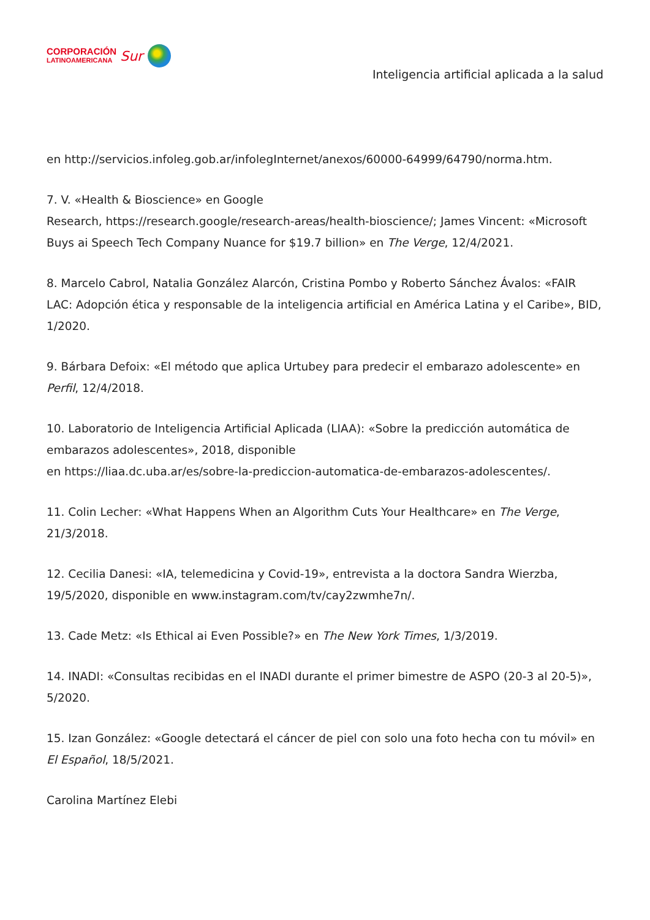CORPORACIÓN
LATINOAMERICANA
Sur
Inteligencia artificial aplicada a la salud
en http://servicios.infoleg.gob.ar/infolegInternet/anexos/60000-64999/64790/norma.htm.
7. V. «Health & Bioscience» en Google
Research, https://research.google/research-areas/health-bioscience/; James Vincent: «Microsoft Buys ai Speech Tech Company Nuance for $19.7 billion» en The Verge, 12/4/2021.
8. Marcelo Cabrol, Natalia González Alarcón, Cristina Pombo y Roberto Sánchez Ávalos: «FAIR LAC: Adopción ética y responsable de la inteligencia artificial en América Latina y el Caribe», BID, 1/2020.
9. Bárbara Defoix: «El método que aplica Urtubey para predecir el embarazo adolescente» en Perfil, 12/4/2018.
10. Laboratorio de Inteligencia Artificial Aplicada (LIAA): «Sobre la predicción automática de embarazos adolescentes», 2018, disponible
en https://liaa.dc.uba.ar/es/sobre-la-prediccion-automatica-de-embarazos-adolescentes/.
11. Colin Lecher: «What Happens When an Algorithm Cuts Your Healthcare» en The Verge, 21/3/2018.
12. Cecilia Danesi: «IA, telemedicina y Covid-19», entrevista a la doctora Sandra Wierzba, 19/5/2020, disponible en www.instagram.com/tv/cay2zwmhe7n/.
13. Cade Metz: «Is Ethical ai Even Possible?» en The New York Times, 1/3/2019.
14. INADI: «Consultas recibidas en el INADI durante el primer bimestre de ASPO (20-3 al 20-5)», 5/2020.
15. Izan González: «Google detectará el cáncer de piel con solo una foto hecha con tu móvil» en El Español, 18/5/2021.
Carolina Martínez Elebi